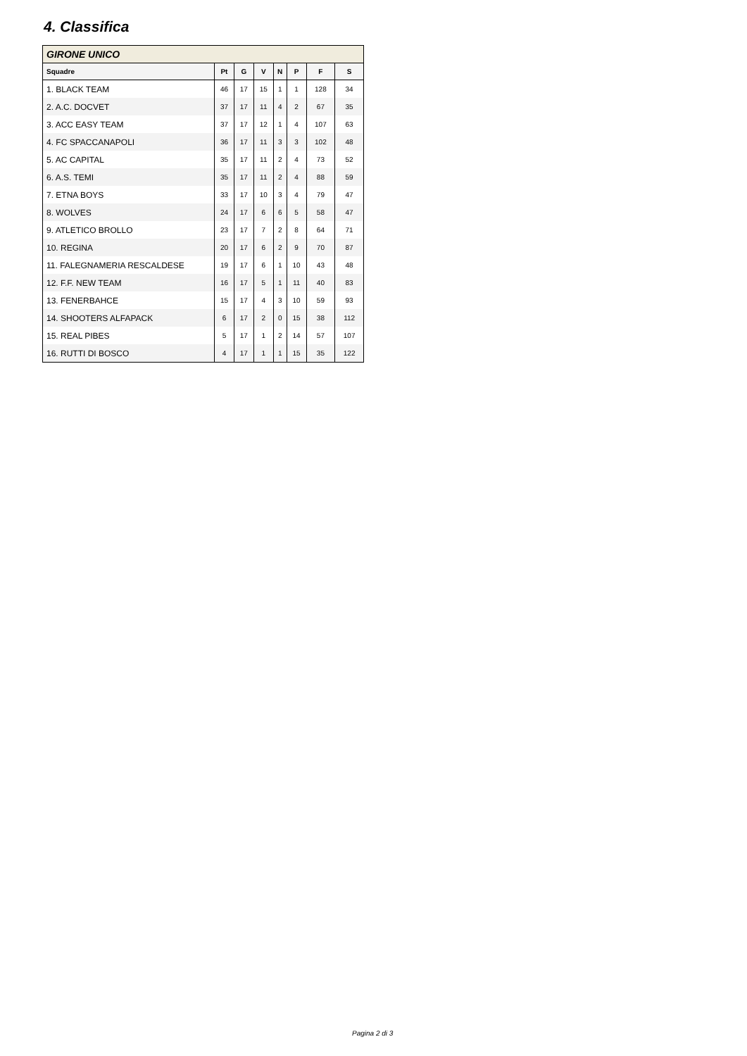4. Classifica
| GIRONE UNICO | | | | | | | |
| --- | --- | --- | --- | --- | --- | --- | --- |
| Squadre | Pt | G | V | N | P | F | S |
| 1. BLACK TEAM | 46 | 17 | 15 | 1 | 1 | 128 | 34 |
| 2. A.C. DOCVET | 37 | 17 | 11 | 4 | 2 | 67 | 35 |
| 3. ACC EASY TEAM | 37 | 17 | 12 | 1 | 4 | 107 | 63 |
| 4. FC SPACCANAPOLI | 36 | 17 | 11 | 3 | 3 | 102 | 48 |
| 5. AC CAPITAL | 35 | 17 | 11 | 2 | 4 | 73 | 52 |
| 6. A.S. TEMI | 35 | 17 | 11 | 2 | 4 | 88 | 59 |
| 7. ETNA BOYS | 33 | 17 | 10 | 3 | 4 | 79 | 47 |
| 8. WOLVES | 24 | 17 | 6 | 6 | 5 | 58 | 47 |
| 9. ATLETICO BROLLO | 23 | 17 | 7 | 2 | 8 | 64 | 71 |
| 10. REGINA | 20 | 17 | 6 | 2 | 9 | 70 | 87 |
| 11. FALEGNAMERIA RESCALDESE | 19 | 17 | 6 | 1 | 10 | 43 | 48 |
| 12. F.F. NEW TEAM | 16 | 17 | 5 | 1 | 11 | 40 | 83 |
| 13. FENERBAHCE | 15 | 17 | 4 | 3 | 10 | 59 | 93 |
| 14. SHOOTERS ALFAPACK | 6 | 17 | 2 | 0 | 15 | 38 | 112 |
| 15. REAL PIBES | 5 | 17 | 1 | 2 | 14 | 57 | 107 |
| 16. RUTTI DI BOSCO | 4 | 17 | 1 | 1 | 15 | 35 | 122 |
Pagina 2 di 3